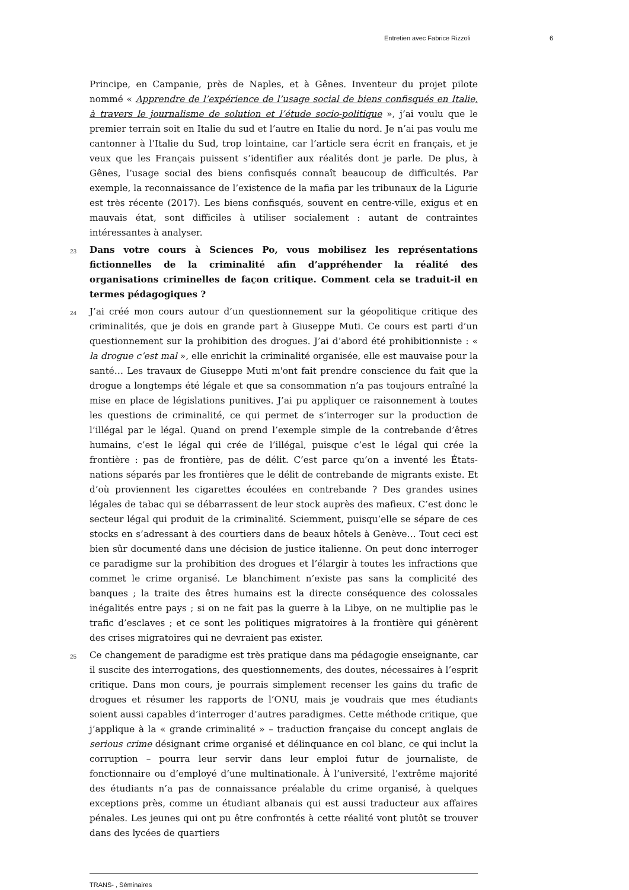Entretien avec Fabrice Rizzoli 6
Principe, en Campanie, près de Naples, et à Gênes. Inventeur du projet pilote nommé « Apprendre de l’expérience de l’usage social de biens confisqués en Italie, à travers le journalisme de solution et l’étude socio-politique », j’ai voulu que le premier terrain soit en Italie du sud et l’autre en Italie du nord. Je n’ai pas voulu me cantonner à l’Italie du Sud, trop lointaine, car l’article sera écrit en français, et je veux que les Français puissent s’identifier aux réalités dont je parle. De plus, à Gênes, l’usage social des biens confisqués connaît beaucoup de difficultés. Par exemple, la reconnaissance de l’existence de la mafia par les tribunaux de la Ligurie est très récente (2017). Les biens confisqués, souvent en centre-ville, exigus et en mauvais état, sont difficiles à utiliser socialement : autant de contraintes intéressantes à analyser.
23 Dans votre cours à Sciences Po, vous mobilisez les représentations fictionnelles de la criminalité afin d’appréhender la réalité des organisations criminelles de façon critique. Comment cela se traduit-il en termes pédagogiques ?
24 J’ai créé mon cours autour d’un questionnement sur la géopolitique critique des criminalités, que je dois en grande part à Giuseppe Muti. Ce cours est parti d’un questionnement sur la prohibition des drogues. J’ai d’abord été prohibitionniste : « la drogue c’est mal », elle enrichit la criminalité organisée, elle est mauvaise pour la santé… Les travaux de Giuseppe Muti m'ont fait prendre conscience du fait que la drogue a longtemps été légale et que sa consommation n’a pas toujours entraîné la mise en place de législations punitives. J’ai pu appliquer ce raisonnement à toutes les questions de criminalité, ce qui permet de s’interroger sur la production de l’illégal par le légal. Quand on prend l’exemple simple de la contrebande d’êtres humains, c’est le légal qui crée de l’illégal, puisque c’est le légal qui crée la frontière : pas de frontière, pas de délit. C’est parce qu’on a inventé les États-nations séparés par les frontières que le délit de contrebande de migrants existe. Et d’où proviennent les cigarettes écoulées en contrebande ? Des grandes usines légales de tabac qui se débarrassent de leur stock auprès des mafieux. C’est donc le secteur légal qui produit de la criminalité. Sciemment, puisqu’elle se sépare de ces stocks en s’adressant à des courtiers dans de beaux hôtels à Genève… Tout ceci est bien sûr documenté dans une décision de justice italienne. On peut donc interroger ce paradigme sur la prohibition des drogues et l’élargir à toutes les infractions que commet le crime organisé. Le blanchiment n’existe pas sans la complicité des banques ; la traite des êtres humains est la directe conséquence des colossales inégalités entre pays ; si on ne fait pas la guerre à la Libye, on ne multiplie pas le trafic d’esclaves ; et ce sont les politiques migratoires à la frontière qui génèrent des crises migratoires qui ne devraient pas exister.
25 Ce changement de paradigme est très pratique dans ma pédagogie enseignante, car il suscite des interrogations, des questionnements, des doutes, nécessaires à l’esprit critique. Dans mon cours, je pourrais simplement recenser les gains du trafic de drogues et résumer les rapports de l’ONU, mais je voudrais que mes étudiants soient aussi capables d’interroger d’autres paradigmes. Cette méthode critique, que j’applique à la « grande criminalité » – traduction française du concept anglais de serious crime désignant crime organisé et délinquance en col blanc, ce qui inclut la corruption – pourra leur servir dans leur emploi futur de journaliste, de fonctionnaire ou d’employé d’une multinationale. À l’université, l’extrême majorité des étudiants n’a pas de connaissance préalable du crime organisé, à quelques exceptions près, comme un étudiant albanais qui est aussi traducteur aux affaires pénales. Les jeunes qui ont pu être confrontés à cette réalité vont plutôt se trouver dans des lycées de quartiers
TRANS- , Séminaires